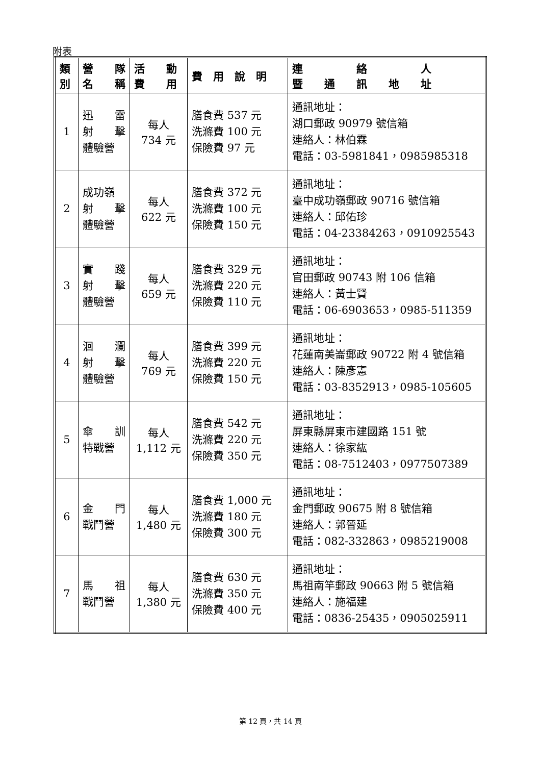附表
| 類 別 | 營 隊 名 稱 | 活 動 費 用 | 費 用 說 明 | 連 絡 人 暨 通 訊 地 址 |
| --- | --- | --- | --- | --- |
| 1 | 迅 雷 射 擊 體驗營 | 每人 734 元 | 膳食費 537 元 洗滌費 100 元 保險費 97 元 | 通訊地址： 湖口郵政 90979 號信箱 連絡人：林伯霖 電話：03-5981841，0985985318 |
| 2 | 成功嶺 射 擊 體驗營 | 每人 622 元 | 膳食費 372 元 洗滌費 100 元 保險費 150 元 | 通訊地址： 臺中成功嶺郵政 90716 號信箱 連絡人：邱佑珍 電話：04-23384263，0910925543 |
| 3 | 實 踐 射 擊 體驗營 | 每人 659 元 | 膳食費 329 元 洗滌費 220 元 保險費 110 元 | 通訊地址： 官田郵政 90743 附 106 信箱 連絡人：黃士賢 電話：06-6903653，0985-511359 |
| 4 | 洄 瀾 射 擊 體驗營 | 每人 769 元 | 膳食費 399 元 洗滌費 220 元 保險費 150 元 | 通訊地址： 花蓮南美崙郵政 90722 附 4 號信箱 連絡人：陳彥憲 電話：03-8352913，0985-105605 |
| 5 | 傘 訓 特戰營 | 每人 1,112 元 | 膳食費 542 元 洗滌費 220 元 保險費 350 元 | 通訊地址： 屏東縣屏東市建國路 151 號 連絡人：徐家紘 電話：08-7512403，0977507389 |
| 6 | 金 門 戰鬥營 | 每人 1,480 元 | 膳食費 1,000 元 洗滌費 180 元 保險費 300 元 | 通訊地址： 金門郵政 90675 附 8 號信箱 連絡人：郭晉延 電話：082-332863，0985219008 |
| 7 | 馬 祖 戰鬥營 | 每人 1,380 元 | 膳食費 630 元 洗滌費 350 元 保險費 400 元 | 通訊地址： 馬祖南竿郵政 90663 附 5 號信箱 連絡人：施福建 電話：0836-25435，0905025911 |
第 12 頁，共 14 頁